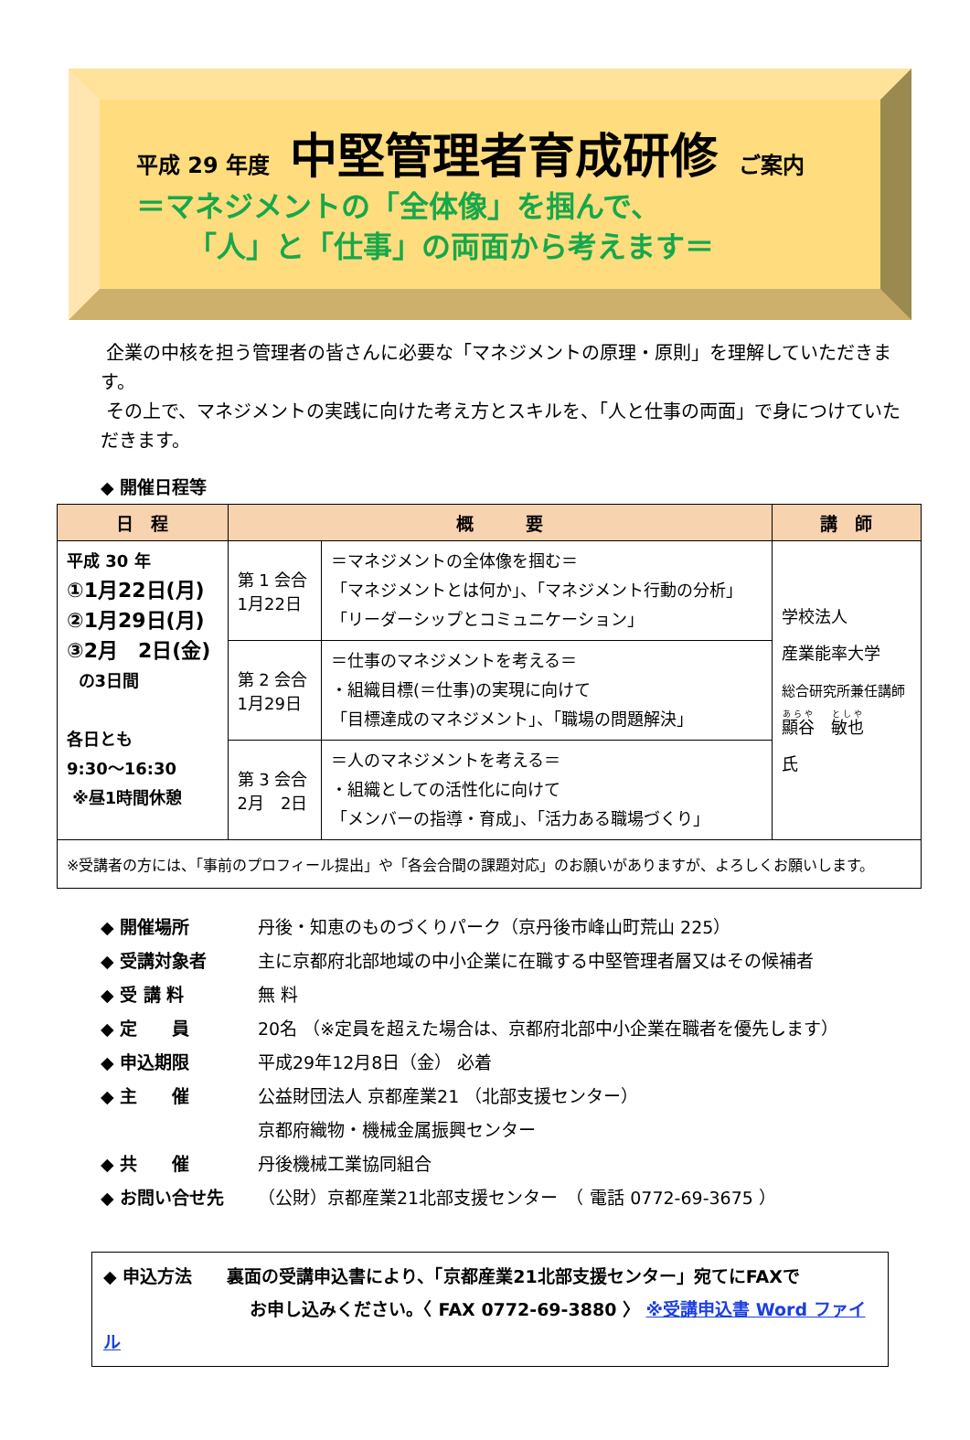平成 29 年度 中堅管理者育成研修 ご案内
＝マネジメントの「全体像」を掴んで、
「人」と「仕事」の両面から考えます＝
企業の中核を担う管理者の皆さんに必要な「マネジメントの原理・原則」を理解していただきます。
その上で、マネジメントの実践に向けた考え方とスキルを、「人と仕事の両面」で身につけていただきます。
◆ 開催日程等
| 日 程 | 概 要 | | 講 師 |
| --- | --- | --- | --- |
| 平成 30 年 ①1月22日(月) ②1月29日(月) ③2月 2日(金) の3日間 各日とも 9:30～16:30 ※昼1時間休憩 | 第 1 会合 1月22日 | ＝マネジメントの全体像を掴む＝ 「マネジメントとは何か」、「マネジメント行動の分析」 「リーダーシップとコミュニケーション」 | 学校法人 産業能率大学 総合研究所兼任講師 顯谷 敏也 氏 |
| | 第 2 会合 1月29日 | ＝仕事のマネジメントを考える＝ ・組織目標(＝仕事)の実現に向けて 「目標達成のマネジメント」、「職場の問題解決」 | |
| | 第 3 会合 2月 2日 | ＝人のマネジメントを考える＝ ・組織としての活性化に向けて 「メンバーの指導・育成」、「活力ある職場づくり」 | |
| ※受講者の方には、「事前のプロフィール提出」や「各会合間の課題対応」のお願いがありますが、よろしくお願いします。 | | | |
◆ 開催場所 丹後・知恵のものづくりパーク（京丹後市峰山町荒山 225）
◆ 受講対象者 主に京都府北部地域の中小企業に在職する中堅管理者層又はその候補者
◆ 受 講 料 無 料
◆ 定　　員 20名 （※定員を超えた場合は、京都府北部中小企業在職者を優先します）
◆ 申込期限 平成29年12月8日（金） 必着
◆ 主　　催 公益財団法人 京都産業21 （北部支援センター）
京都府織物・機械金属振興センター
◆ 共　　催 丹後機械工業協同組合
◆ お問い合せ先 （公財）京都産業21北部支援センター　（ 電話 0772-69-3675 ）
◆ 申込方法　　裏面の受講申込書により、「京都産業21北部支援センター」宛てにFAXで
お申し込みください。〈 FAX 0772-69-3880 〉 ※受講申込書 Word ファイル